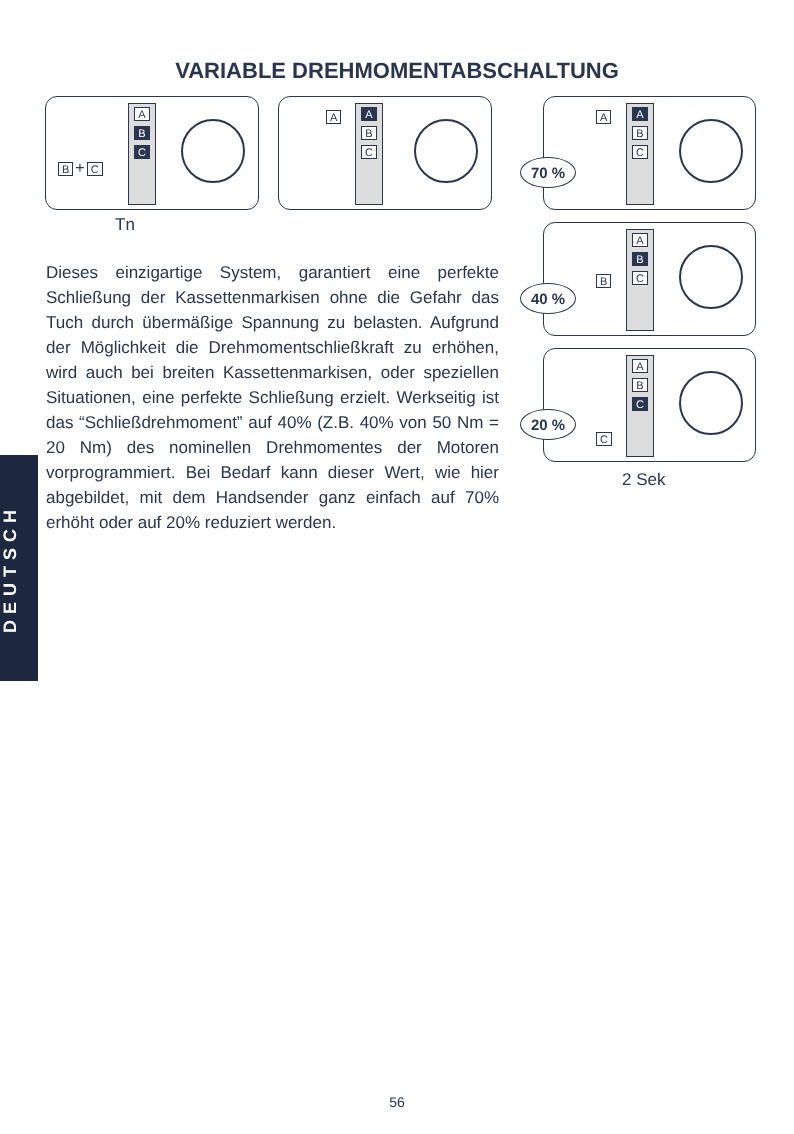VARIABLE DREHMOMENTABSCHALTUNG
B + C
A B C
Tn
A
A B C
70 %
A
A B C
40 %
B
A B C
20 %
C
A B C
2 Sek
Dieses einzigartige System, garantiert eine perfekte Schließung der Kassettenmarkisen ohne die Gefahr das Tuch durch übermäßige Spannung zu belasten. Aufgrund der Möglichkeit die Drehmomentschließkraft zu erhöhen, wird auch bei breiten Kassettenmarkisen, oder speziellen Situationen, eine perfekte Schließung erzielt. Werkseitig ist das “Schließdrehmoment” auf 40% (Z.B. 40% von 50 Nm = 20 Nm) des nominellen Drehmomentes der Motoren vorprogrammiert. Bei Bedarf kann dieser Wert, wie hier abgebildet, mit dem Handsender ganz einfach auf 70% erhöht oder auf 20% reduziert werden.
DEUTSCH
56